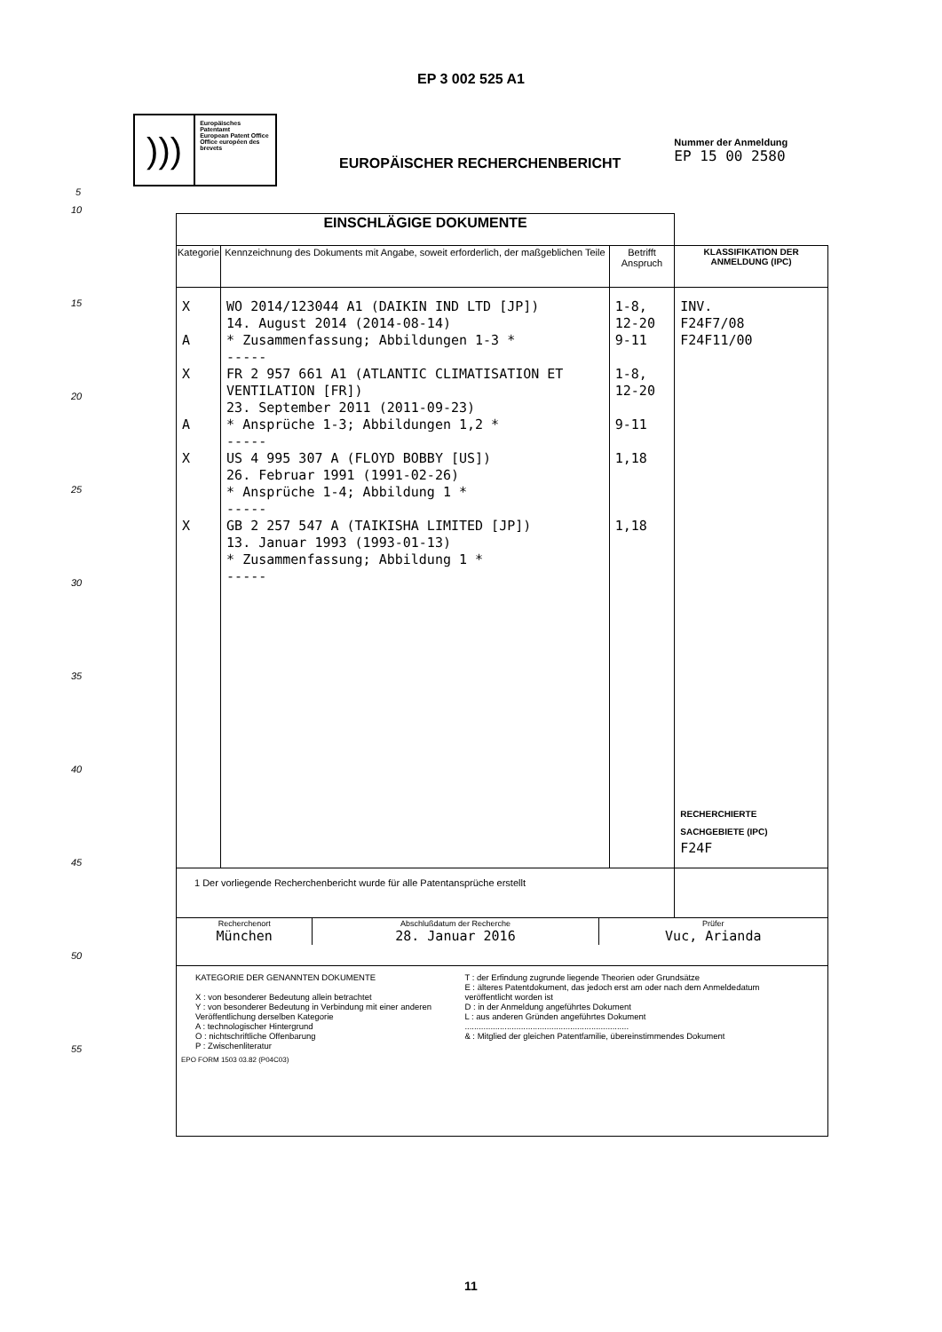EP 3 002 525 A1
)))
Europäisches Patentamt
European Patent Office
Office européen des brevets
EUROPÄISCHER RECHERCHENBERICHT
Nummer der Anmeldung
EP 15 00 2580
5
10
15
20
25
30
35
40
45
50
55
| EINSCHLÄGIGE DOKUMENTE | | | |
| Kategorie | Kennzeichnung des Dokuments mit Angabe, soweit erforderlich, der maßgeblichen Teile | Betrifft Anspruch | KLASSIFIKATION DER ANMELDUNG (IPC) |
| X A X A X X | WO 2014/123044 A1 (DAIKIN IND LTD [JP]) 14. August 2014 (2014-08-14) * Zusammenfassung; Abbildungen 1-3 * ----- FR 2 957 661 A1 (ATLANTIC CLIMATISATION ET VENTILATION [FR]) 23. September 2011 (2011-09-23) * Ansprüche 1-3; Abbildungen 1,2 * ----- US 4 995 307 A (FLOYD BOBBY [US]) 26. Februar 1991 (1991-02-26) * Ansprüche 1-4; Abbildung 1 * ----- GB 2 257 547 A (TAIKISHA LIMITED [JP]) 13. Januar 1993 (1993-01-13) * Zusammenfassung; Abbildung 1 * ----- | 1-8, 12-20 9-11 1-8, 12-20 9-11 1,18 1,18 | INV. F24F7/08 F24F11/00 RECHERCHIERTE SACHGEBIETE (IPC) F24F |
| 1 Der vorliegende Recherchenbericht wurde für alle Patentansprüche erstellt | | | |
| / Recherchenort München / Abschlußdatum der Recherche 28. Januar 2016 / Prüfer Vuc, Arianda / | | | |
| KATEGORIE DER GENANNTEN DOKUMENTE X : von besonderer Bedeutung allein betrachtet Y : von besonderer Bedeutung in Verbindung mit einer anderen Veröffentlichung derselben Kategorie A : technologischer Hintergrund O : nichtschriftliche Offenbarung P : Zwischenliteratur T : der Erfindung zugrunde liegende Theorien oder Grundsätze E : älteres Patentdokument, das jedoch erst am oder nach dem Anmeldedatum veröffentlicht worden ist D : in der Anmeldung angeführtes Dokument L : aus anderen Gründen angeführtes Dokument ...................................................................... & : Mitglied der gleichen Patentfamilie, übereinstimmendes Dokument EPO FORM 1503 03.82 (P04C03) | | | |
11